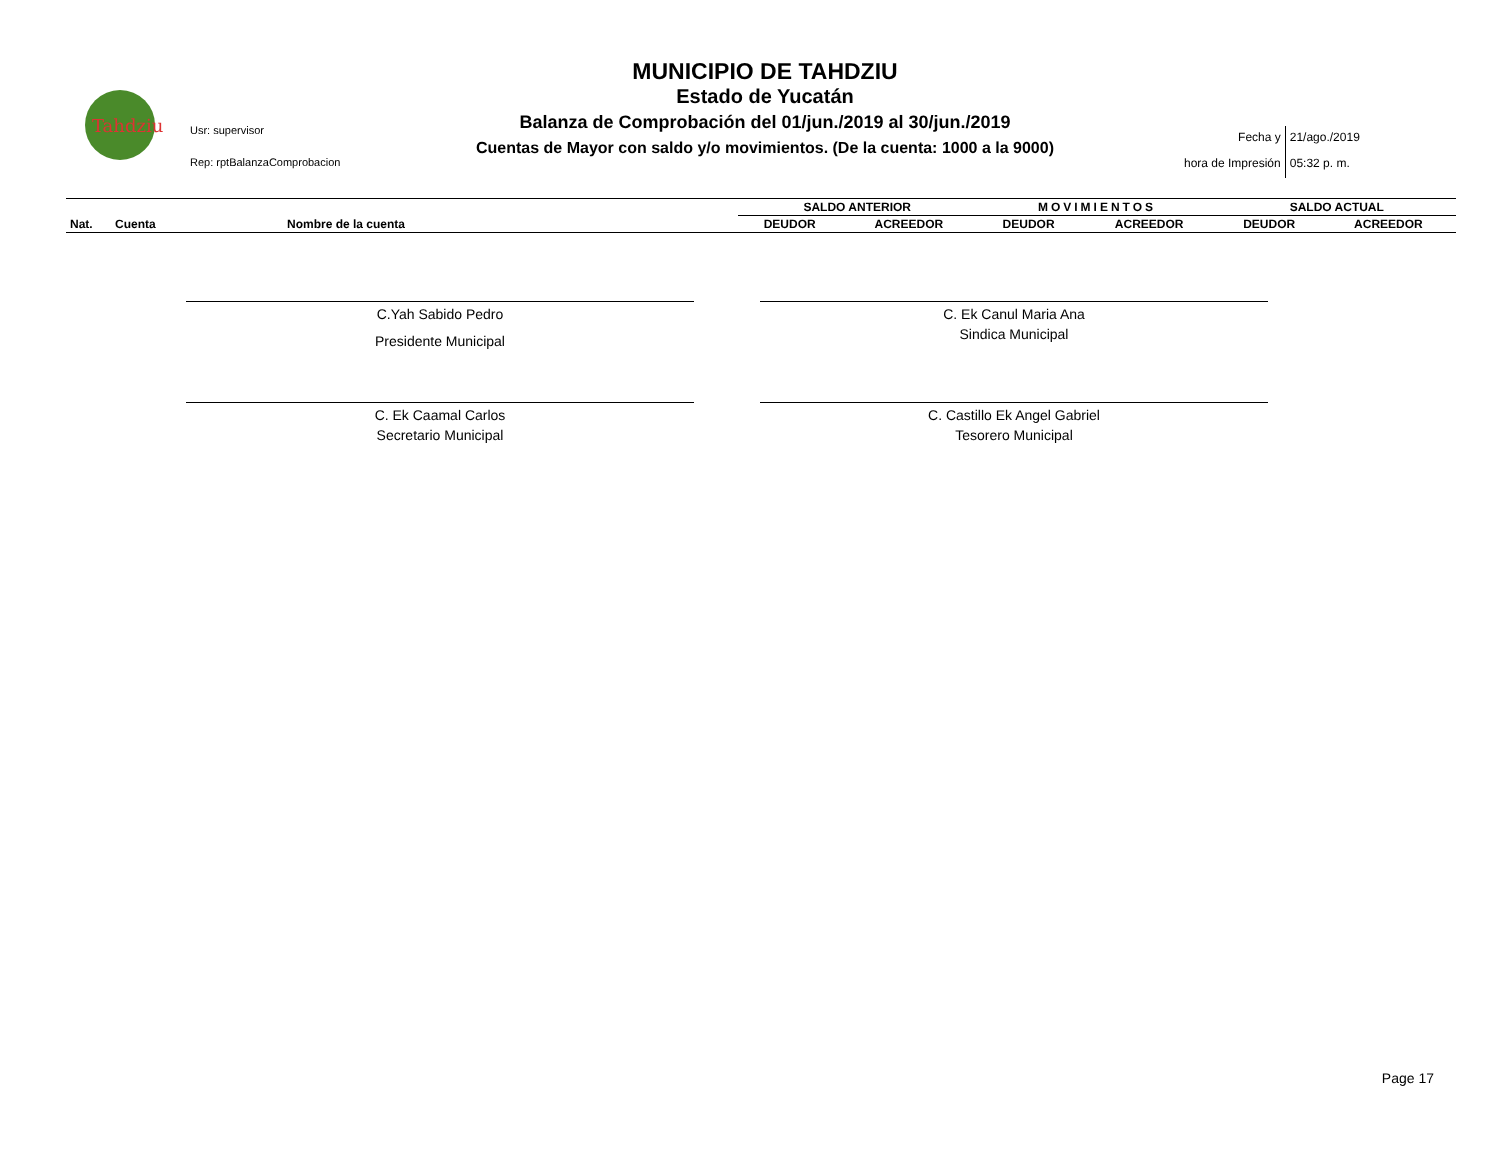Tahdziu
Usr: supervisor
Rep: rptBalanzaComprobacion
MUNICIPIO DE TAHDZIU
Estado de Yucatán
Balanza de Comprobación del 01/jun./2019 al 30/jun./2019
Cuentas de Mayor con saldo y/o movimientos. (De la cuenta: 1000 a la 9000)
| Fecha y | 21/ago./2019 |
| hora de Impresión | 05:32 p. m. |
| | | | SALDO ANTERIOR | | MOVIMIENTOS | | SALDO ACTUAL | |
| Nat. | Cuenta | Nombre de la cuenta | DEUDOR | ACREEDOR | DEUDOR | ACREEDOR | DEUDOR | ACREEDOR |
C.Yah Sabido Pedro
Presidente Municipal
C. Ek Canul Maria Ana
Sindica Municipal
C. Ek Caamal Carlos
Secretario Municipal
C. Castillo Ek Angel Gabriel
Tesorero Municipal
Page 17